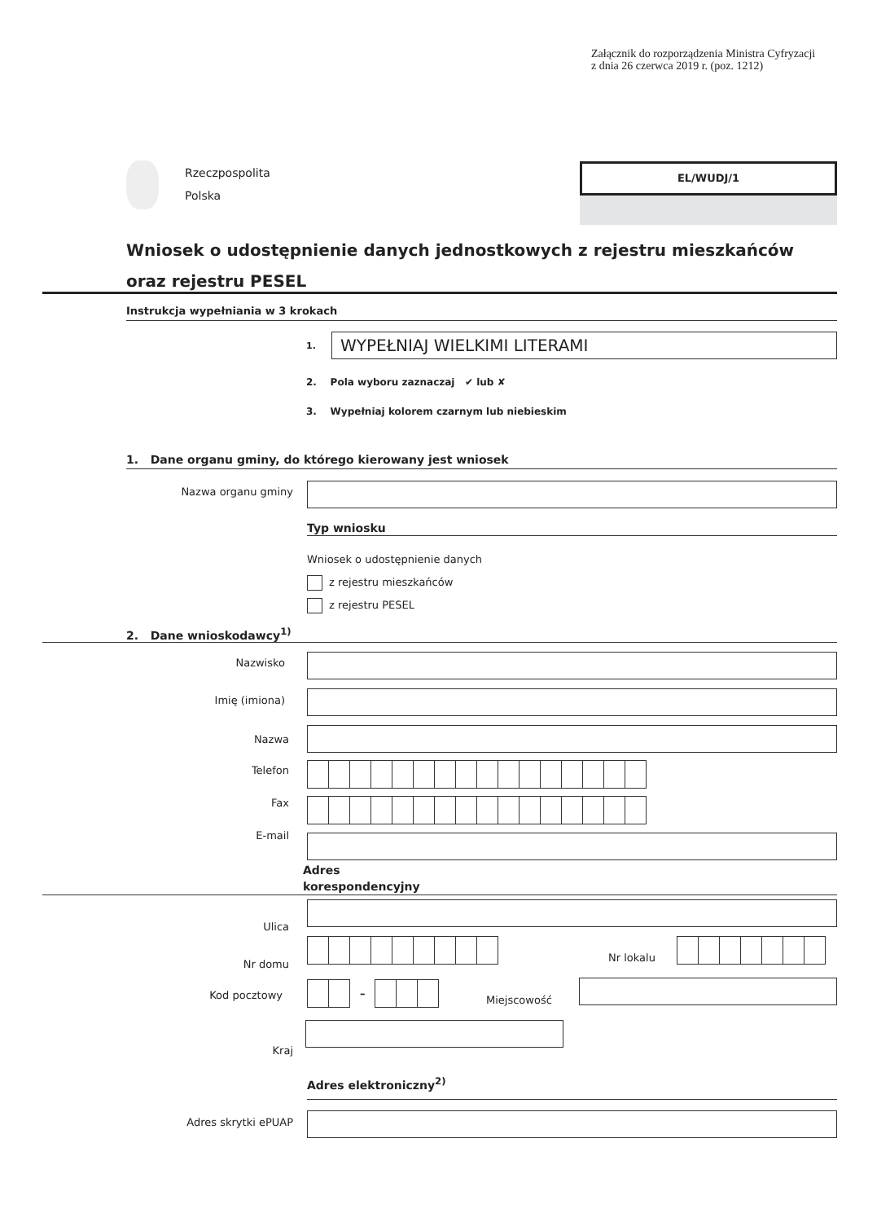Załącznik do rozporządzenia Ministra Cyfryzacji
z dnia 26 czerwca 2019 r. (poz. 1212)
Rzeczpospolita
Polska
EL/WUDJ/1
Wniosek o udostępnienie danych jednostkowych z rejestru mieszkańców oraz rejestru PESEL
Instrukcja wypełniania w 3 krokach
1. WYPEŁNIAJ WIELKIMI LITERAMI
2. Pola wyboru zaznaczaj ✔ lub ✘
3. Wypełniaj kolorem czarnym lub niebieskim
1. Dane organu gminy, do którego kierowany jest wniosek
Nazwa organu gminy
Typ wniosku
Wniosek o udostępnienie danych
z rejestru mieszkańców
z rejestru PESEL
2. Dane wnioskodawcy<sup>1)</sup>
Nazwisko
Imię (imiona)
Nazwa
Telefon
Fax
E-mail
Adres
korespondencyjny
Ulica
Nr domu
Nr lokalu
Kod pocztowy –
Miejscowość
Kraj
Adres elektroniczny<sup>2)</sup>
Adres skrytki ePUAP